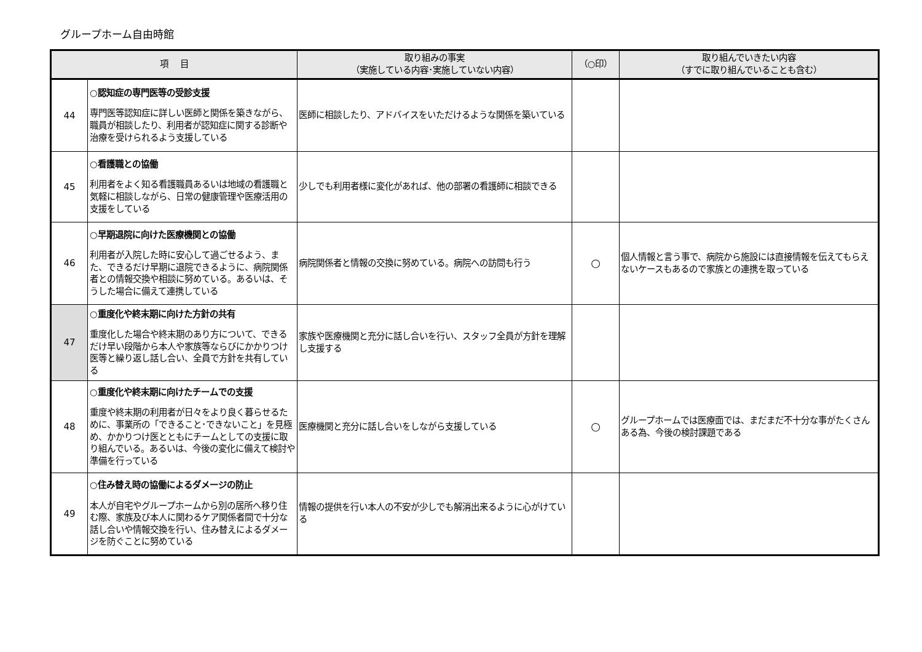グループホーム自由時館
| 項 目 | | 取り組みの事実 （実施している内容･実施していない内容） | （○印） | 取り組んでいきたい内容 （すでに取り組んでいることも含む） |
| --- | --- | --- | --- | --- |
| 44 | ○認知症の専門医等の受診支援 専門医等認知症に詳しい医師と関係を築きながら、職員が相談したり、利用者が認知症に関する診断や治療を受けられるよう支援している | 医師に相談したり、アドバイスをいただけるような関係を築いている | | |
| 45 | ○看護職との協働 利用者をよく知る看護職員あるいは地域の看護職と気軽に相談しながら、日常の健康管理や医療活用の支援をしている | 少しでも利用者様に変化があれば、他の部署の看護師に相談できる | | |
| 46 | ○早期退院に向けた医療機関との協働 利用者が入院した時に安心して過ごせるよう、また、できるだけ早期に退院できるように、病院関係者との情報交換や相談に努めている。あるいは、そうした場合に備えて連携している | 病院関係者と情報の交換に努めている。病院への訪問も行う | ○ | 個人情報と言う事で、病院から施設には直接情報を伝えてもらえないケースもあるので家族との連携を取っている |
| 47 | ○重度化や終末期に向けた方針の共有 重度化した場合や終末期のあり方について、できるだけ早い段階から本人や家族等ならびにかかりつけ医等と繰り返し話し合い、全員で方針を共有している | 家族や医療機関と充分に話し合いを行い、スタッフ全員が方針を理解し支援する | | |
| 48 | ○重度化や終末期に向けたチームでの支援 重度や終末期の利用者が日々をより良く暮らせるために、事業所の「できること･できないこと」を見極め、かかりつけ医とともにチームとしての支援に取り組んでいる。あるいは、今後の変化に備えて検討や準備を行っている | 医療機関と充分に話し合いをしながら支援している | ○ | グループホームでは医療面では、まだまだ不十分な事がたくさんある為、今後の検討課題である |
| 49 | ○住み替え時の協働によるダメージの防止 本人が自宅やグループホームから別の居所へ移り住む際、家族及び本人に関わるケア関係者間で十分な話し合いや情報交換を行い、住み替えによるダメージを防ぐことに努めている | 情報の提供を行い本人の不安が少しでも解消出来るように心がけている | | |